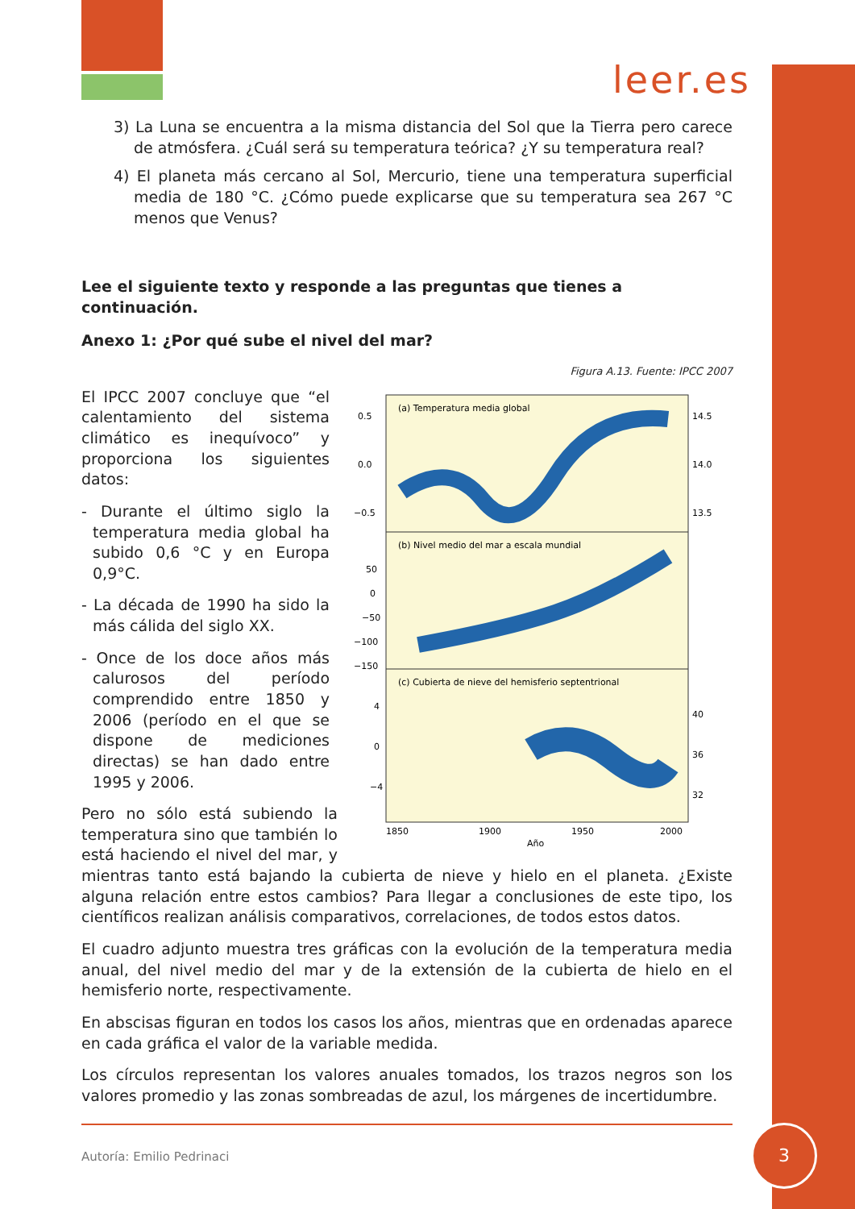leer.es
3) La Luna se encuentra a la misma distancia del Sol que la Tierra pero carece de atmósfera. ¿Cuál será su temperatura teórica? ¿Y su temperatura real?
4) El planeta más cercano al Sol, Mercurio, tiene una temperatura superficial media de 180 °C. ¿Cómo puede explicarse que su temperatura sea 267 °C menos que Venus?
Lee el siguiente texto y responde a las preguntas que tienes a continuación.
Anexo 1: ¿Por qué sube el nivel del mar?
Figura A.13. Fuente: IPCC 2007
(a) Temperatura media global
(b) Nivel medio del mar a escala mundial
(c) Cubierta de nieve del hemisferio septentrional
0.5
0.0
−0.5
14.5
14.0
13.5
50
0
−50
−100
−150
4
0
−4
40
36
32
1850
1900
1950
2000
Año
El IPCC 2007 concluye que “el calentamiento del sistema climático es inequívoco” y proporciona los siguientes datos:
- Durante el último siglo la temperatura media global ha subido 0,6 °C y en Europa 0,9°C.
- La década de 1990 ha sido la más cálida del siglo XX.
- Once de los doce años más calurosos del período comprendido entre 1850 y 2006 (período en el que se dispone de mediciones directas) se han dado entre 1995 y 2006.
Pero no sólo está subiendo la temperatura sino que también lo está haciendo el nivel del mar, y mientras tanto está bajando la cubierta de nieve y hielo en el planeta. ¿Existe alguna relación entre estos cambios? Para llegar a conclusiones de este tipo, los científicos realizan análisis comparativos, correlaciones, de todos estos datos.
El cuadro adjunto muestra tres gráficas con la evolución de la temperatura media anual, del nivel medio del mar y de la extensión de la cubierta de hielo en el hemisferio norte, respectivamente.
En abscisas figuran en todos los casos los años, mientras que en ordenadas aparece en cada gráfica el valor de la variable medida.
Los círculos representan los valores anuales tomados, los trazos negros son los valores promedio y las zonas sombreadas de azul, los márgenes de incertidumbre.
Autoría: Emilio Pedrinaci
3